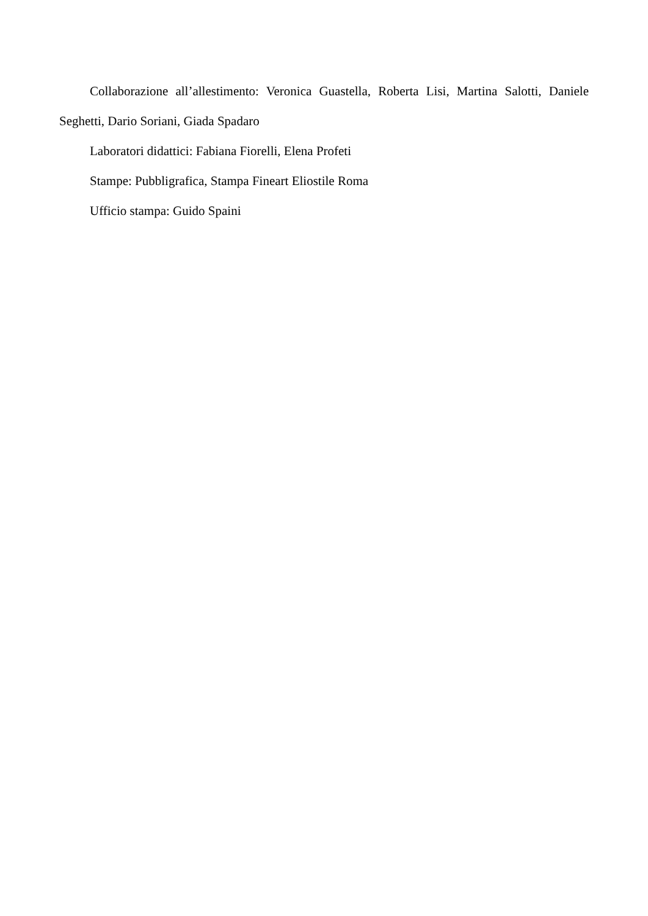Collaborazione all’allestimento: Veronica Guastella, Roberta Lisi, Martina Salotti, Daniele Seghetti, Dario Soriani, Giada Spadaro
Laboratori didattici: Fabiana Fiorelli, Elena Profeti
Stampe: Pubbligrafica, Stampa Fineart Eliostile Roma
Ufficio stampa: Guido Spaini